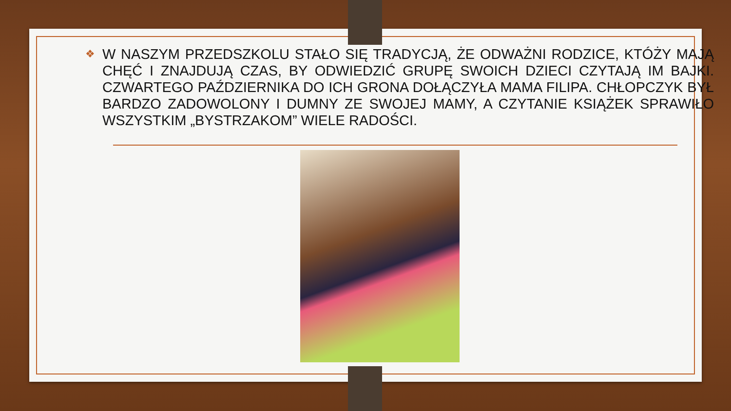❖ W NASZYM PRZEDSZKOLU STAŁO SIĘ TRADYCJĄ, ŻE ODWAŻNI RODZICE, KTÓŻY MAJĄ CHĘĆ I ZNAJDUJĄ CZAS, BY ODWIEDZIĆ GRUPĘ SWOICH DZIECI CZYTAJĄ IM BAJKI. CZWARTEGO PAŹDZIERNIKA DO ICH GRONA DOŁĄCZYŁA MAMA FILIPA. CHŁOPCZYK BYŁ BARDZO ZADOWOLONY I DUMNY ZE SWOJEJ MAMY, A CZYTANIE KSIĄŻEK SPRAWIŁO WSZYSTKIM „BYSTRZAKOM” WIELE RADOŚCI.